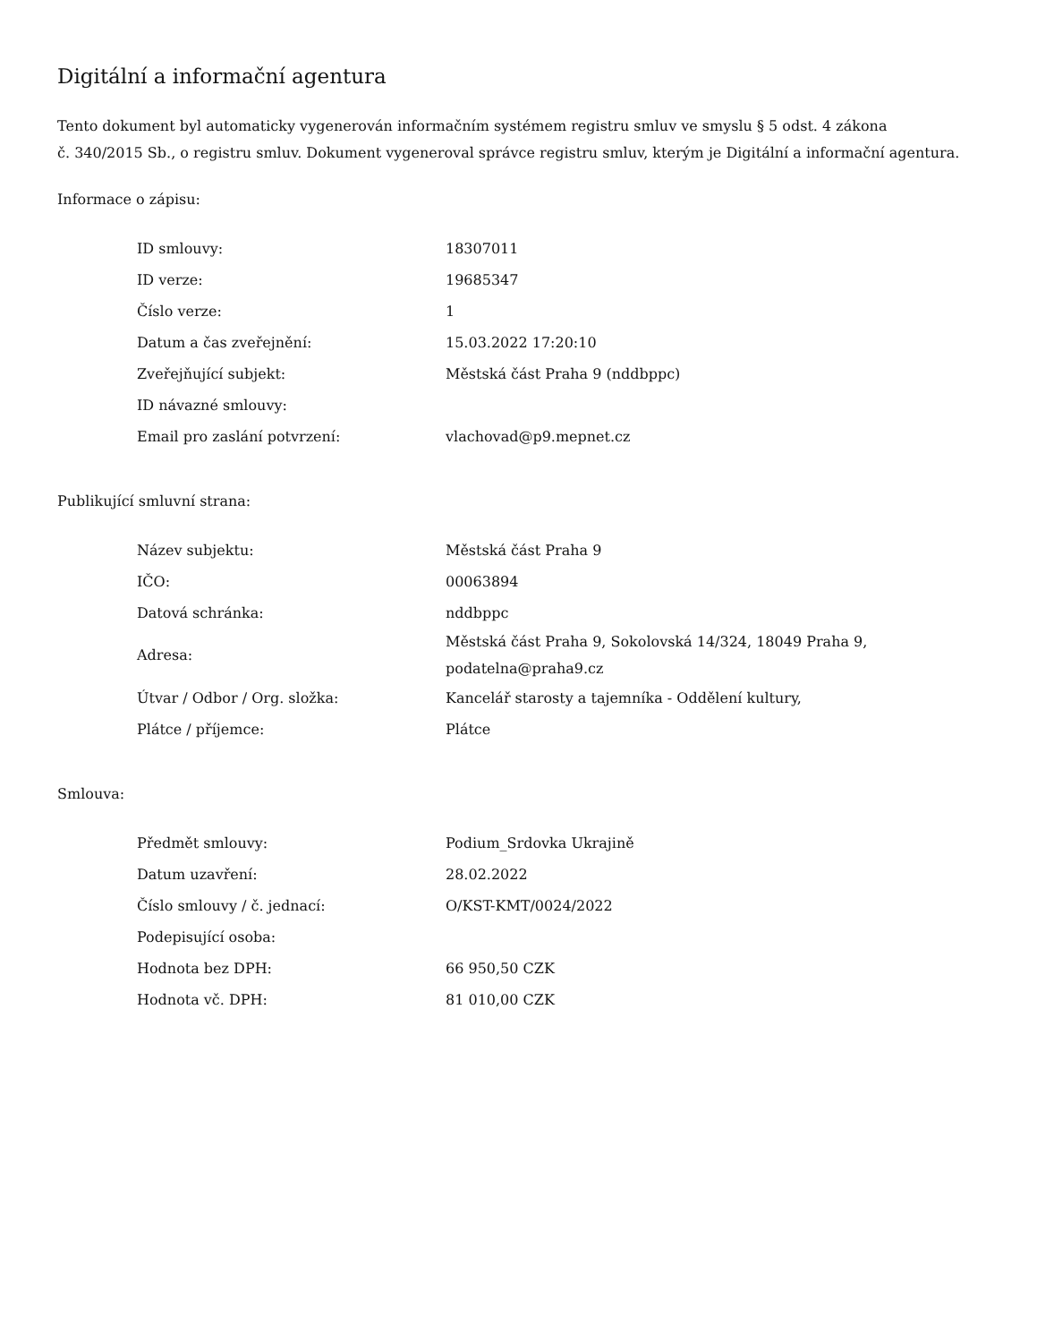Digitální a informační agentura
Tento dokument byl automaticky vygenerován informačním systémem registru smluv ve smyslu § 5 odst. 4 zákona
č. 340/2015 Sb., o registru smluv. Dokument vygeneroval správce registru smluv, kterým je Digitální a informační agentura.
Informace o zápisu:
| ID smlouvy: | 18307011 |
| ID verze: | 19685347 |
| Číslo verze: | 1 |
| Datum a čas zveřejnění: | 15.03.2022 17:20:10 |
| Zveřejňující subjekt: | Městská část Praha 9 (nddbppc) |
| ID návazné smlouvy: | |
| Email pro zaslání potvrzení: | vlachovad@p9.mepnet.cz |
Publikující smluvní strana:
| Název subjektu: | Městská část Praha 9 |
| IČO: | 00063894 |
| Datová schránka: | nddbppc |
| Adresa: | Městská část Praha 9, Sokolovská 14/324, 18049 Praha 9, podatelna@praha9.cz |
| Útvar / Odbor / Org. složka: | Kancelář starosty a tajemníka - Oddělení kultury, |
| Plátce / příjemce: | Plátce |
Smlouva:
| Předmět smlouvy: | Podium_Srdovka Ukrajině |
| Datum uzavření: | 28.02.2022 |
| Číslo smlouvy / č. jednací: | O/KST-KMT/0024/2022 |
| Podepisující osoba: | |
| Hodnota bez DPH: | 66 950,50 CZK |
| Hodnota vč. DPH: | 81 010,00 CZK |